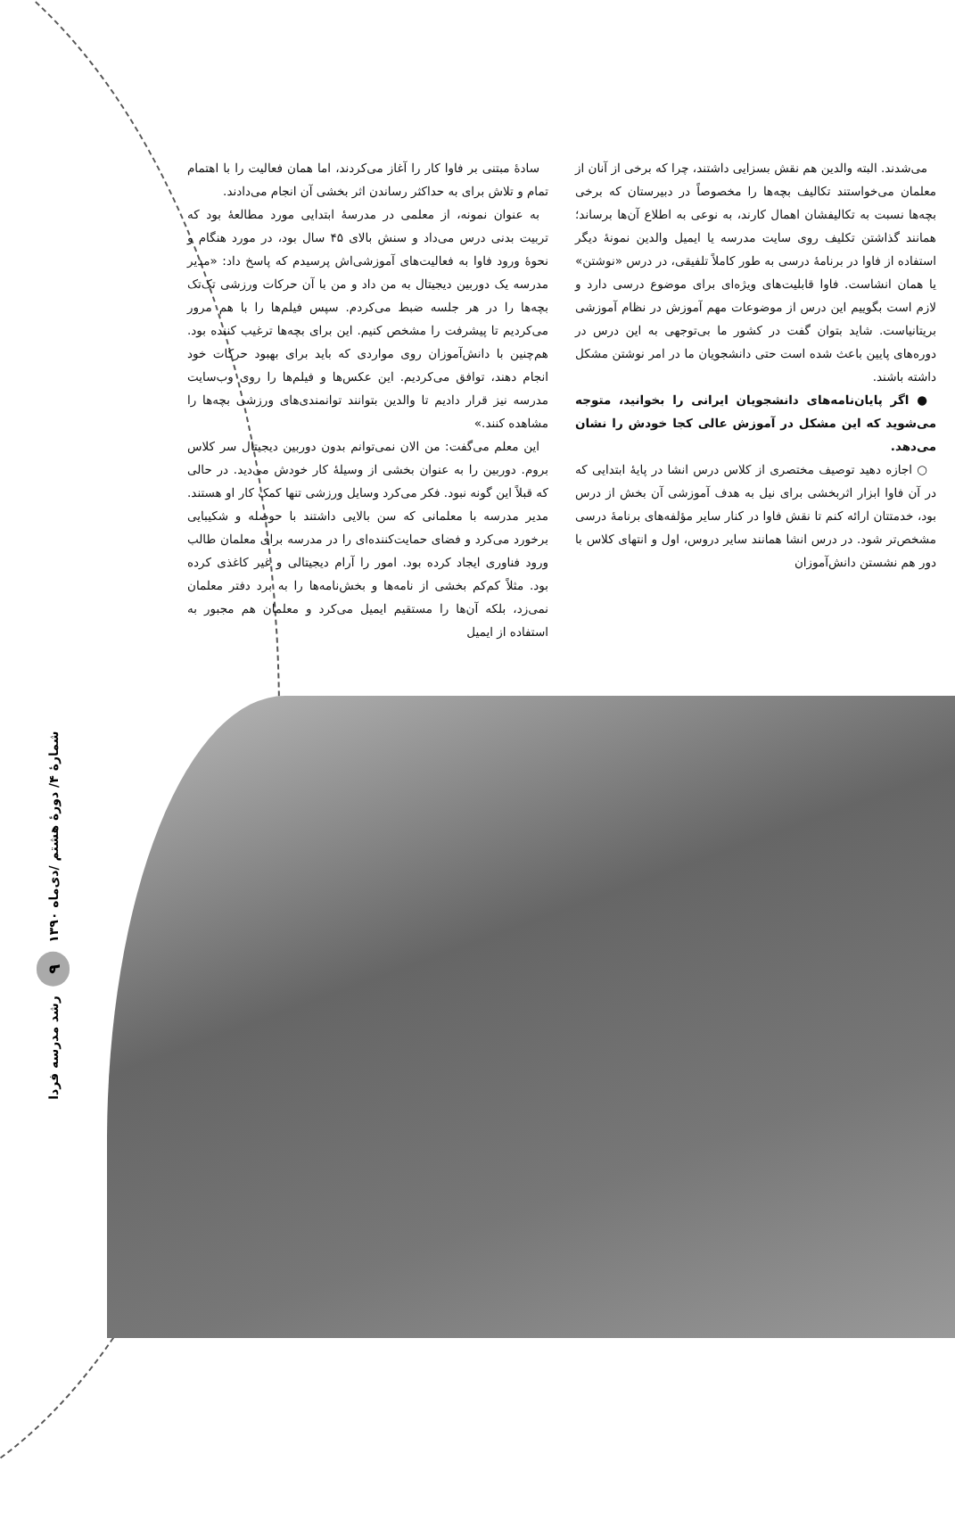سادهٔ مبتنی بر فاوا کار را آغاز می‌کردند، اما همان فعالیت را با اهتمام تمام و تلاش برای به حداکثر رساندن اثر بخشی آن انجام می‌دادند.
به عنوان نمونه، از معلمی در مدرسهٔ ابتدایی مورد مطالعهٔ بود که تربیت بدنی درس می‌داد و سنش بالای ۴۵ سال بود، در مورد هنگام و نحوهٔ ورود فاوا به فعالیت‌های آموزشی‌اش پرسیدم که پاسخ داد: «مدیر مدرسه یک دوربین دیجیتال به من داد و من با آن حرکات ورزشی تک‌تک بچه‌ها را در هر جلسه ضبط می‌کردم. سپس فیلم‌ها را با هم مرور می‌کردیم تا پیشرفت را مشخص کنیم. این برای بچه‌ها ترغیب کننده بود. هم‌چنین با دانش‌آموزان روی مواردی که باید برای بهبود حرکات خود انجام دهند، توافق می‌کردیم. این عکس‌ها و فیلم‌ها را روی وب‌سایت مدرسه نیز قرار دادیم تا والدین بتوانند توانمندی‌های ورزشی بچه‌ها را مشاهده کنند.»
این معلم می‌گفت: من الان نمی‌توانم بدون دوربین دیجیتال سر کلاس بروم. دوربین را به عنوان بخشی از وسیلهٔ کار خودش می‌دید. در حالی که قبلاً این گونه نبود. فکر می‌کرد وسایل ورزشی تنها کمک کار او هستند. مدیر مدرسه با معلمانی که سن بالایی داشتند با حوصله و شکیبایی برخورد می‌کرد و فضای حمایت‌کننده‌ای را در مدرسه برای معلمان طالب ورود فناوری ایجاد کرده بود. امور را آرام دیجیتالی و غیر کاغذی کرده بود. مثلاً کم‌کم بخشی از نامه‌ها و بخش‌نامه‌ها را به برد دفتر معلمان نمی‌زد، بلکه آن‌ها را مستقیم ایمیل می‌کرد و معلمان هم مجبور به استفاده از ایمیل
می‌شدند. البته والدین هم نقش بسزایی داشتند، چرا که برخی از آنان از معلمان می‌خواستند تکالیف بچه‌ها را مخصوصاً در دبیرستان که برخی بچه‌ها نسبت به تکالیفشان اهمال کارند، به نوعی به اطلاع آن‌ها برساند؛ همانند گذاشتن تکلیف روی سایت مدرسه یا ایمیل والدین نمونهٔ دیگر استفاده از فاوا در برنامهٔ درسی به طور کاملاً تلفیقی، در درس «نوشتن» یا همان انشاست. فاوا قابلیت‌های ویژه‌ای برای موضوع درسی دارد و لازم است بگوییم این درس از موضوعات مهم آموزش در نظام آموزشی بریتانیاست. شاید بتوان گفت در کشور ما بی‌توجهی به این درس در دوره‌های پایین باعث شده است حتی دانشجویان ما در امر نوشتن مشکل داشته باشند.
● اگر پایان‌نامه‌های دانشجویان ایرانی را بخوانید، متوجه می‌شوید که این مشکل در آموزش عالی کجا خودش را نشان می‌دهد.
○ اجازه دهید توصیف مختصری از کلاس درس انشا در پایهٔ ابتدایی که در آن فاوا ابزار اثربخشی برای نیل به هدف آموزشی آن بخش از درس بود، خدمتتان ارائه کنم تا نقش فاوا در کنار سایر مؤلفه‌های برنامهٔ درسی مشخص‌تر شود. در درس انشا همانند سایر دروس، اول و انتهای کلاس با دور هم نشستن دانش‌آموزان
رشد مدرسه فردا ۹ شمارهٔ ۴/ دورهٔ هشتم /دی‌ماه ۱۳۹۰